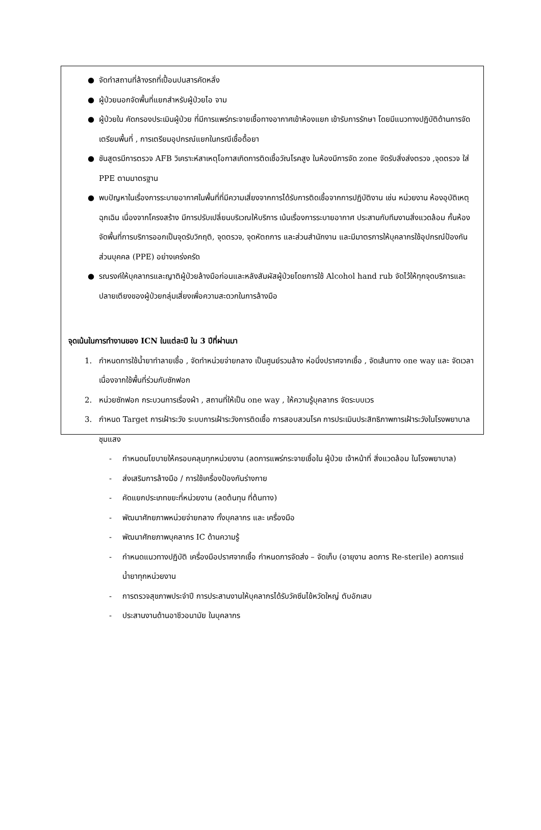● จัดทำสถานที่ล้างรถที่เปื้อนปนสารคัดหลั่ง
● ผู้ป่วยนอกจัดพื้นที่แยกสำหรับผู้ป่วยไอ จาม
● ผู้ป่วยใน คัดกรองประเมินผู้ป่วย ที่มีการแพร่กระจายเชื้อทางอากาศเข้าห้องแยก เข้ารับการรักษา โดยมีแนวทางปฏิบัติด้านการจัดเตรียมพื้นที่ , การเตรียมอุปกรณ์แยกในกรณีเชื้อดื้อยา
● ชันสูตรมีการตรวจ AFB วิเคราะห์สาเหตุโอกาสเกิดการติดเชื้อวัณโรคสูง ในห้องมีการจัด zone จัดรับสิ่งส่งตรวจ ,จุดตรวจ ใส่ PPE ตามมาตรฐาน
● พบปัญหาในเรื่องการระบายอากาศในพื้นที่ที่มีความเสี่ยงจากการได้รับการติดเชื้อจากการปฏิบัติงาน เช่น หน่วยงาน ห้องอุบัติเหตุ ฉุกเฉิน เนื่องจากโครงสร้าง มีการปรับเปลี่ยนบริเวณให้บริการ เน้นเรื่องการระบายอากาศ ประสานกับทีมงานสิ่งแวดล้อม กั้นห้องจัดพื้นที่การบริการออกเป็นจุดรับวิกฤติ, จุดตรวจ, จุดหัตถการ และส่วนสำนักงาน และมีมาตรการให้บุคลากรใช้อุปกรณ์ป้องกันส่วนบุคคล (PPE) อย่างเคร่งครัด
● รณรงค์ให้บุคลากรและญาติผู้ป่วยล้างมือก่อนและหลังสัมผัสผู้ป่วยโดยการใช้ Alcohol hand rub จัดไว้ให้ทุกจุดบริการและปลายเตียงของผู้ป่วยกลุ่มเสี่ยงเพื่อความสะดวกในการล้างมือ
จุดเน้นในการทำงานของ ICN ในแต่ละปี ใน 3 ปีที่ผ่านมา
1. กำหนดการใช้น้ำยาทำลายเชื้อ , จัดทำหน่วยจ่ายกลาง เป็นศูนย์รวมล้าง ห่อนึ่งปราศจากเชื้อ , จัดเส้นทาง one way และ จัดเวลา เนื่องจากใช้พื้นที่ร่วมกับซักฟอก
2. หน่วยซักฟอก กระบวนการเรื่องผ้า , สถานที่ให้เป็น one way , ให้ความรู้บุคลากร จัดระบบเวร
3. กำหนด Target การเฝ้าระวัง ระบบการเฝ้าระวังการติดเชื้อ การสอบสวนโรค การประเมินประสิทธิภาพการเฝ้าระวังในโรงพยาบาลชุมแสง
- กำหนดนโยบายให้ครอบคลุมทุกหน่วยงาน (ลดการแพร่กระจายเชื้อใน ผู้ป่วย เจ้าหน้าที่ สิ่งแวดล้อม ในโรงพยาบาล)
- ส่งเสริมการล้างมือ / การใช้เครื่องป้องกันร่างกาย
- คัดแยกประเภทขยะที่หน่วยงาน (ลดต้นทุน ที่ต้นทาง)
- พัฒนาศักยภาพหน่วยจ่ายกลาง ทั้งบุคลากร และ เครื่องมือ
- พัฒนาศักยภาพบุคลากร IC ด้านความรู้
- กำหนดแนวทางปฏิบัติ เครื่องมือปราศจากเชื้อ กำหนดการจัดส่ง – จัดเก็บ (อายุงาน ลดการ Re-sterile) ลดการแช่น้ำยาทุกหน่วยงาน
- การตรวจสุขภาพประจำปี การประสานงานให้บุคลากรได้รับวัคซีนไข้หวัดใหญ่ ตับอักเสบ
- ประสานงานด้านอาชีวอนามัย ในบุคลากร